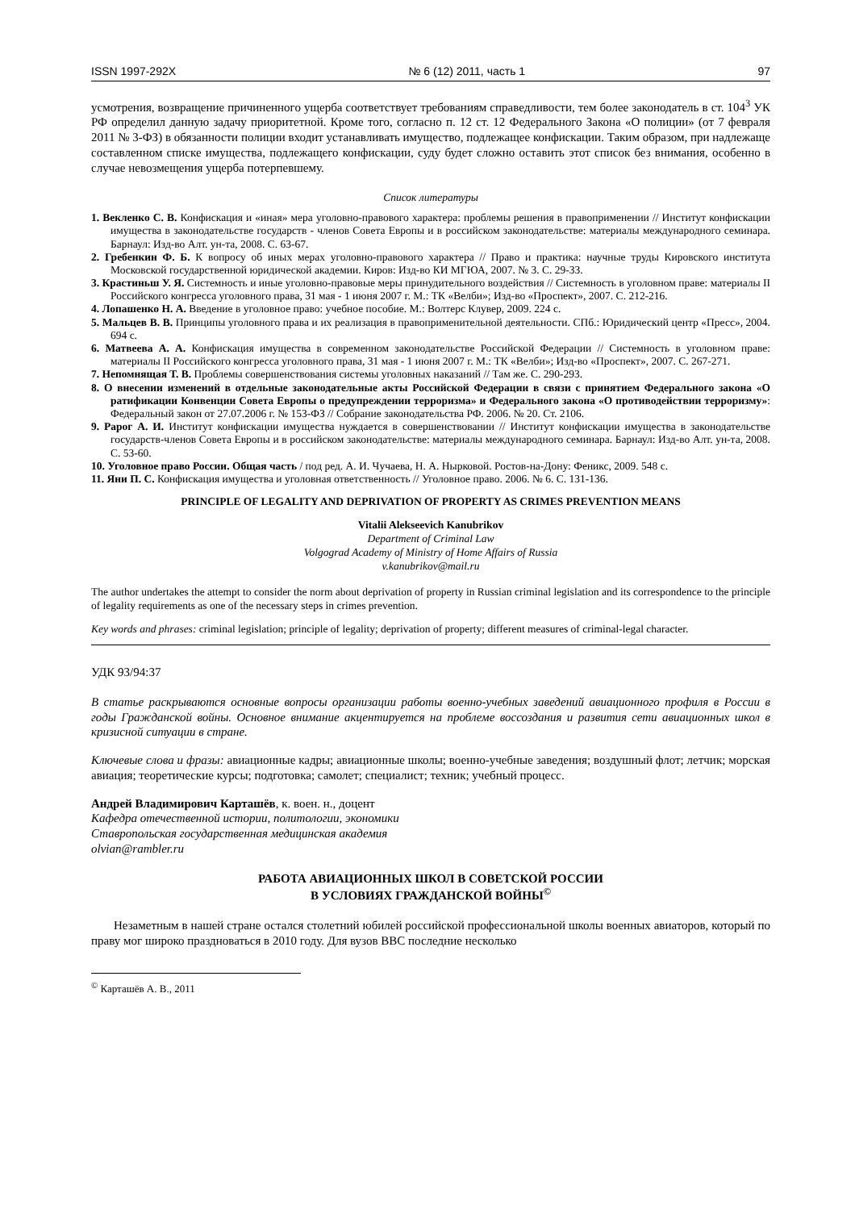ISSN 1997-292X № 6 (12) 2011, часть 1 97
усмотрения, возвращение причиненного ущерба соответствует требованиям справедливости, тем более законодатель в ст. 104<sup>3</sup> УК РФ определил данную задачу приоритетной. Кроме того, согласно п. 12 ст. 12 Федерального Закона «О полиции» (от 7 февраля 2011 № 3-ФЗ) в обязанности полиции входит устанавливать имущество, подлежащее конфискации. Таким образом, при надлежаще составленном списке имущества, подлежащего конфискации, суду будет сложно оставить этот список без внимания, особенно в случае невозмещения ущерба потерпевшему.
Список литературы
1. Векленко С. В. Конфискация и «иная» мера уголовно-правового характера: проблемы решения в правоприменении // Институт конфискации имущества в законодательстве государств - членов Совета Европы и в российском законодательстве: материалы международного семинара. Барнаул: Изд-во Алт. ун-та, 2008. С. 63-67.
2. Гребенкин Ф. Б. К вопросу об иных мерах уголовно-правового характера // Право и практика: научные труды Кировского института Московской государственной юридической академии. Киров: Изд-во КИ МГЮА, 2007. № 3. С. 29-33.
3. Крастиньш У. Я. Системность и иные уголовно-правовые меры принудительного воздействия // Системность в уголовном праве: материалы II Российского конгресса уголовного права, 31 мая - 1 июня 2007 г. М.: ТК «Велби»; Изд-во «Проспект», 2007. С. 212-216.
4. Лопашенко Н. А. Введение в уголовное право: учебное пособие. М.: Волтерс Клувер, 2009. 224 с.
5. Мальцев В. В. Принципы уголовного права и их реализация в правоприменительной деятельности. СПб.: Юридический центр «Пресс», 2004. 694 с.
6. Матвеева А. А. Конфискация имущества в современном законодательстве Российской Федерации // Системность в уголовном праве: материалы II Российского конгресса уголовного права, 31 мая - 1 июня 2007 г. М.: ТК «Велби»; Изд-во «Проспект», 2007. С. 267-271.
7. Непомнящая Т. В. Проблемы совершенствования системы уголовных наказаний // Там же. С. 290-293.
8. О внесении изменений в отдельные законодательные акты Российской Федерации в связи с принятием Федерального закона «О ратификации Конвенции Совета Европы о предупреждении терроризма» и Федерального закона «О противодействии терроризму»: Федеральный закон от 27.07.2006 г. № 153-ФЗ // Собрание законодательства РФ. 2006. № 20. Ст. 2106.
9. Рарог А. И. Институт конфискации имущества нуждается в совершенствовании // Институт конфискации имущества в законодательстве государств-членов Совета Европы и в российском законодательстве: материалы международного семинара. Барнаул: Изд-во Алт. ун-та, 2008. С. 53-60.
10. Уголовное право России. Общая часть / под ред. А. И. Чучаева, Н. А. Нырковой. Ростов-на-Дону: Феникс, 2009. 548 с.
11. Яни П. С. Конфискация имущества и уголовная ответственность // Уголовное право. 2006. № 6. С. 131-136.
PRINCIPLE OF LEGALITY AND DEPRIVATION OF PROPERTY AS CRIMES PREVENTION MEANS
Vitalii Alekseevich Kanubrikov
Department of Criminal Law
Volgograd Academy of Ministry of Home Affairs of Russia
v.kanubrikov@mail.ru
The author undertakes the attempt to consider the norm about deprivation of property in Russian criminal legislation and its correspondence to the principle of legality requirements as one of the necessary steps in crimes prevention.
Key words and phrases: criminal legislation; principle of legality; deprivation of property; different measures of criminal-legal character.
УДК 93/94:37
В статье раскрываются основные вопросы организации работы военно-учебных заведений авиационного профиля в России в годы Гражданской войны. Основное внимание акцентируется на проблеме воссоздания и развития сети авиационных школ в кризисной ситуации в стране.
Ключевые слова и фразы: авиационные кадры; авиационные школы; военно-учебные заведения; воздушный флот; летчик; морская авиация; теоретические курсы; подготовка; самолет; специалист; техник; учебный процесс.
Андрей Владимирович Карташёв, к. воен. н., доцент
Кафедра отечественной истории, политологии, экономики
Ставропольская государственная медицинская академия
olvian@rambler.ru
РАБОТА АВИАЦИОННЫХ ШКОЛ В СОВЕТСКОЙ РОССИИ
В УСЛОВИЯХ ГРАЖДАНСКОЙ ВОЙНЫ<sup>©</sup>
Незаметным в нашей стране остался столетний юбилей российской профессиональной школы военных авиаторов, который по праву мог широко праздноваться в 2010 году. Для вузов ВВС последние несколько
<sup>©</sup> Карташёв А. В., 2011